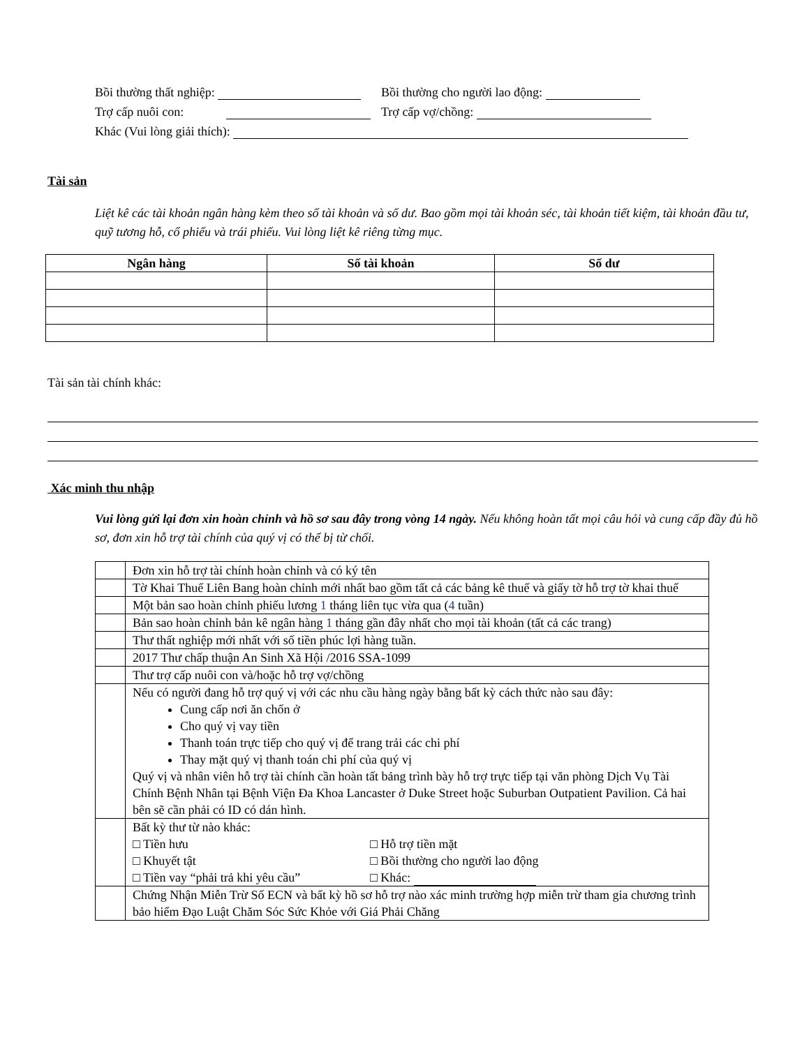Bồi thường thất nghiệp: Bồi thường cho người lao động:
Trợ cấp nuôi con: Trợ cấp vợ/chồng:
Khác (Vui lòng giải thích):
Tài sản
Liệt kê các tài khoản ngân hàng kèm theo số tài khoản và số dư. Bao gồm mọi tài khoản séc, tài khoản tiết kiệm, tài khoản đầu tư, quỹ tương hỗ, cổ phiếu và trái phiếu. Vui lòng liệt kê riêng từng mục.
| Ngân hàng | Số tài khoản | Số dư |
| --- | --- | --- |
Tài sản tài chính khác:
Xác minh thu nhập
Vui lòng gửi lại đơn xin hoàn chỉnh và hồ sơ sau đây trong vòng 14 ngày. Nếu không hoàn tất mọi câu hỏi và cung cấp đầy đủ hồ sơ, đơn xin hỗ trợ tài chính của quý vị có thể bị từ chối.
| | Đơn xin hỗ trợ tài chính hoàn chỉnh và có ký tên |
| | Tờ Khai Thuế Liên Bang hoàn chỉnh mới nhất bao gồm tất cả các bảng kê thuế và giấy tờ hỗ trợ tờ khai thuế |
| | Một bản sao hoàn chỉnh phiếu lương 1 tháng liên tục vừa qua ( 4 tuần) |
| | Bản sao hoàn chỉnh bản kê ngân hàng 1 tháng gần đây nhất cho mọi tài khoản (tất cả các trang) |
| | Thư thất nghiệp mới nhất với số tiền phúc lợi hàng tuần. |
| | 2017 Thư chấp thuận An Sinh Xã Hội /2016 SSA-1099 |
| | Thư trợ cấp nuôi con và/hoặc hỗ trợ vợ/chồng |
| | Nếu có người đang hỗ trợ quý vị với các nhu cầu hàng ngày bằng bất kỳ cách thức nào sau đây: Cung cấp nơi ăn chốn ở Cho quý vị vay tiền Thanh toán trực tiếp cho quý vị để trang trải các chi phí Thay mặt quý vị thanh toán chi phí của quý vị Quý vị và nhân viên hỗ trợ tài chính cần hoàn tất bảng trình bày hỗ trợ trực tiếp tại văn phòng Dịch Vụ Tài Chính Bệnh Nhân tại Bệnh Viện Đa Khoa Lancaster ở Duke Street hoặc Suburban Outpatient Pavilion. Cả hai bên sẽ cần phải có ID có dán hình. |
| | Bất kỳ thư từ nào khác: □ Tiền hưu □ Hỗ trợ tiền mặt □ Khuyết tật □ Bồi thường cho người lao động □ Tiền vay “phải trả khi yêu cầu” □ Khác: |
| | Chứng Nhận Miễn Trừ Số ECN và bất kỳ hồ sơ hỗ trợ nào xác minh trường hợp miễn trừ tham gia chương trình bảo hiểm Đạo Luật Chăm Sóc Sức Khỏe với Giá Phải Chăng |